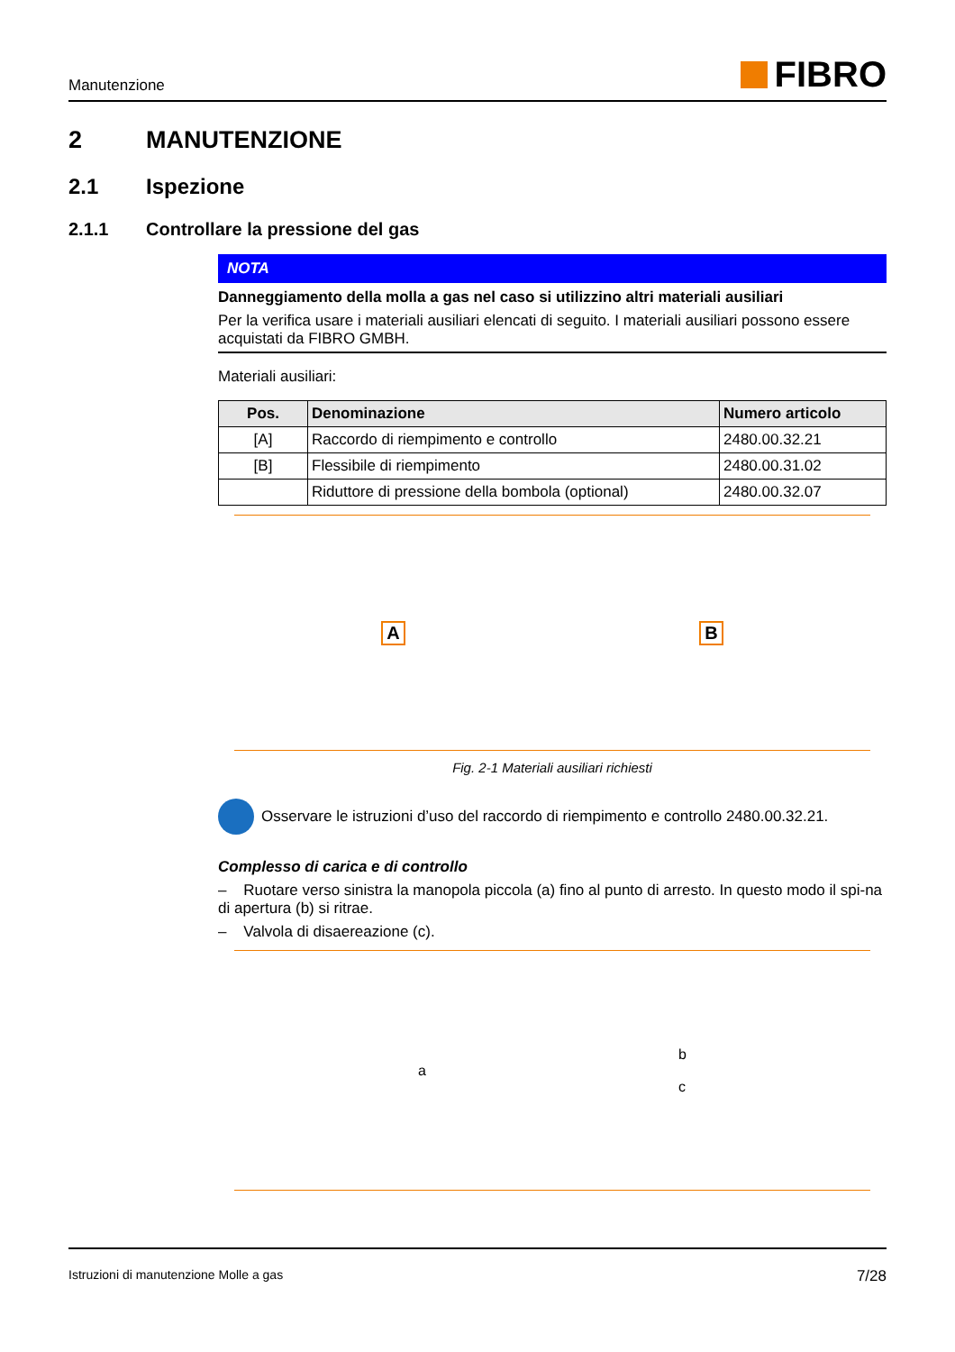Manutenzione FIBRO
2 MANUTENZIONE
2.1 Ispezione
2.1.1 Controllare la pressione del gas
NOTA
Danneggiamento della molla a gas nel caso si utilizzino altri materiali ausiliari
Per la verifica usare i materiali ausiliari elencati di seguito. I materiali ausiliari possono essere acquistati da FIBRO GMBH.
Materiali ausiliari:
| Pos. | Denominazione | Numero articolo |
| --- | --- | --- |
| [A] | Raccordo di riempimento e controllo | 2480.00.32.21 |
| [B] | Flessibile di riempimento | 2480.00.31.02 |
| | Riduttore di pressione della bombola (optional) | 2480.00.32.07 |
A B
Fig. 2-1 Materiali ausiliari richiesti
Osservare le istruzioni d’uso del raccordo di riempimento e controllo 2480.00.32.21.
Complesso di carica e di controllo
– Ruotare verso sinistra la manopola piccola (a) fino al punto di arresto. In questo modo il spi-na di apertura (b) si ritrae.
– Valvola di disaereazione (c).
a b
c
Istruzioni di manutenzione Molle a gas 7/28